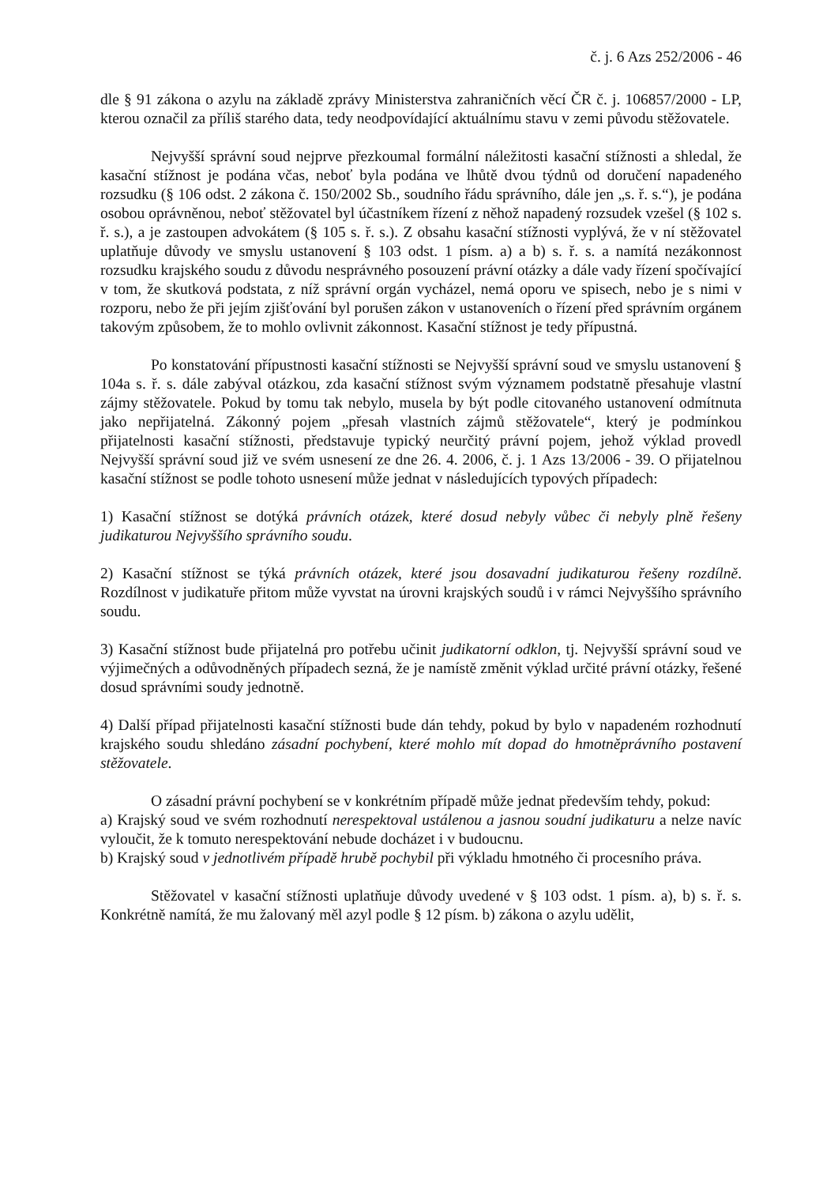č. j. 6 Azs 252/2006 - 46
dle § 91 zákona o azylu na základě zprávy Ministerstva zahraničních věcí ČR č. j. 106857/2000 - LP, kterou označil za příliš starého data, tedy neodpovídající aktuálnímu stavu v zemi původu stěžovatele.
Nejvyšší správní soud nejprve přezkoumal formální náležitosti kasační stížnosti a shledal, že kasační stížnost je podána včas, neboť byla podána ve lhůtě dvou týdnů od doručení napadeného rozsudku (§ 106 odst. 2 zákona č. 150/2002 Sb., soudního řádu správního, dále jen „s. ř. s.“), je podána osobou oprávněnou, neboť stěžovatel byl účastníkem řízení z něhož napadený rozsudek vzešel (§ 102 s. ř. s.), a je zastoupen advokátem (§ 105 s. ř. s.). Z obsahu kasační stížnosti vyplývá, že v ní stěžovatel uplatňuje důvody ve smyslu ustanovení § 103 odst. 1 písm. a) a b) s. ř. s. a namítá nezákonnost rozsudku krajského soudu z důvodu nesprávného posouzení právní otázky a dále vady řízení spočívající v tom, že skutková podstata, z níž správní orgán vycházel, nemá oporu ve spisech, nebo je s nimi v rozporu, nebo že při jejím zjišťování byl porušen zákon v ustanoveních o řízení před správním orgánem takovým způsobem, že to mohlo ovlivnit zákonnost. Kasační stížnost je tedy přípustná.
Po konstatování přípustnosti kasační stížnosti se Nejvyšší správní soud ve smyslu ustanovení § 104a s. ř. s. dále zabýval otázkou, zda kasační stížnost svým významem podstatně přesahuje vlastní zájmy stěžovatele. Pokud by tomu tak nebylo, musela by být podle citovaného ustanovení odmítnuta jako nepřijatelná. Zákonný pojem „přesah vlastních zájmů stěžovatele“, který je podmínkou přijatelnosti kasační stížnosti, představuje typický neurčitý právní pojem, jehož výklad provedl Nejvyšší správní soud již ve svém usnesení ze dne 26. 4. 2006, č. j. 1 Azs 13/2006 - 39. O přijatelnou kasační stížnost se podle tohoto usnesení může jednat v následujících typových případech:
1) Kasační stížnost se dotýká právních otázek, které dosud nebyly vůbec či nebyly plně řešeny judikaturou Nejvyššího správního soudu.
2) Kasační stížnost se týká právních otázek, které jsou dosavadní judikaturou řešeny rozdílně. Rozdílnost v judikatuře přitom může vyvstat na úrovni krajských soudů i v rámci Nejvyššího správního soudu.
3) Kasační stížnost bude přijatelná pro potřebu učinit judikatorní odklon, tj. Nejvyšší správní soud ve výjimečných a odůvodněných případech sezná, že je namístě změnit výklad určité právní otázky, řešené dosud správními soudy jednotně.
4) Další případ přijatelnosti kasační stížnosti bude dán tehdy, pokud by bylo v napadeném rozhodnutí krajského soudu shledáno zásadní pochybení, které mohlo mít dopad do hmotněprávního postavení stěžovatele.
O zásadní právní pochybení se v konkrétním případě může jednat především tehdy, pokud:
a) Krajský soud ve svém rozhodnutí nerespektoval ustálenou a jasnou soudní judikaturu a nelze navíc vyloučit, že k tomuto nerespektování nebude docházet i v budoucnu.
b) Krajský soud v jednotlivém případě hrubě pochybil při výkladu hmotného či procesního práva.
Stěžovatel v kasační stížnosti uplatňuje důvody uvedené v § 103 odst. 1 písm. a), b) s. ř. s. Konkrétně namítá, že mu žalovaný měl azyl podle § 12 písm. b) zákona o azylu udělit,